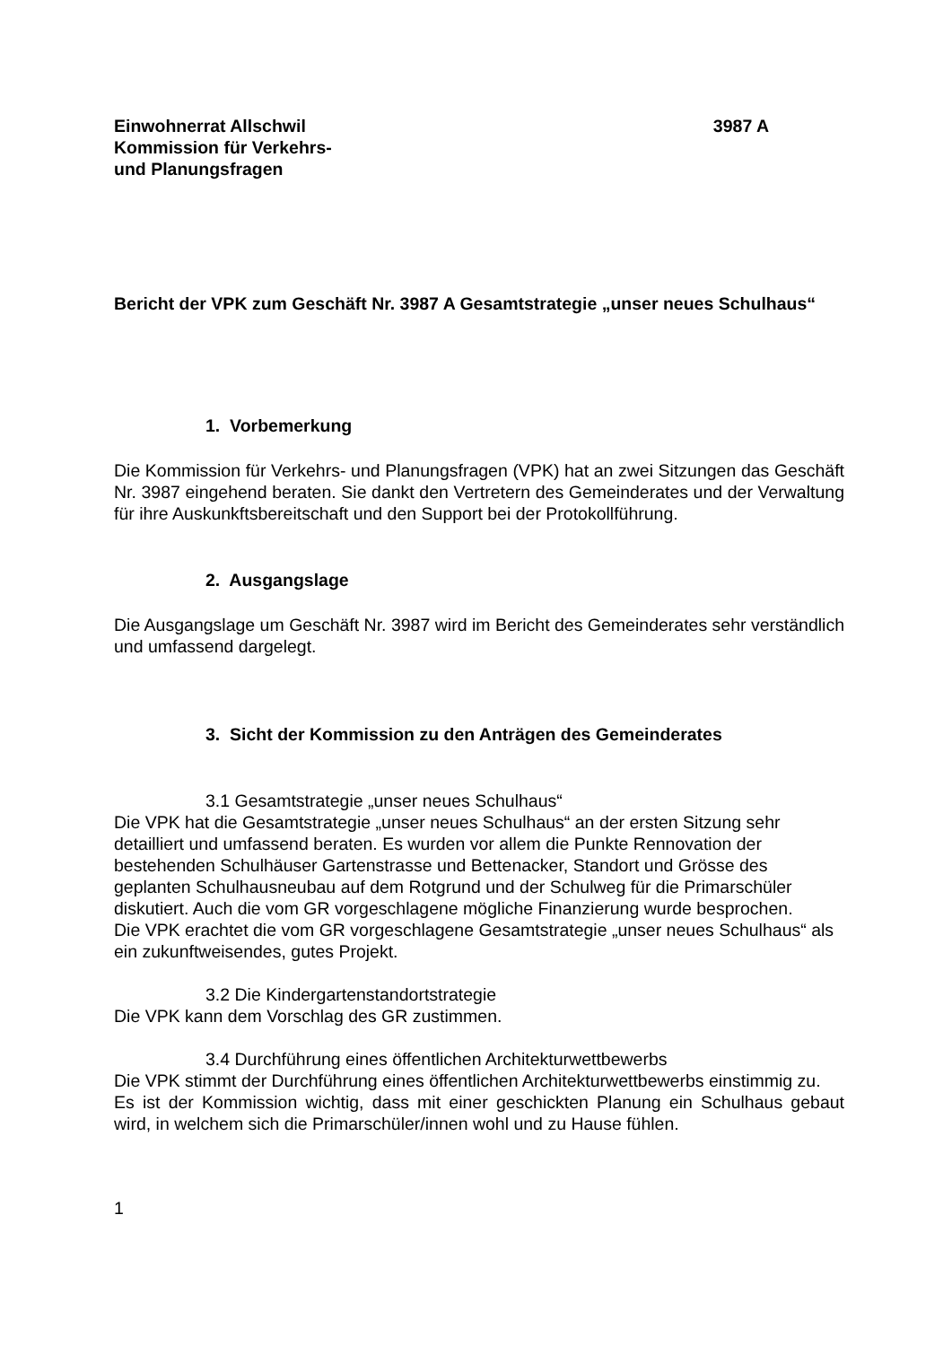Einwohnerrat Allschwil
Kommission für Verkehrs-
und Planungsfragen
3987 A
Bericht der VPK zum Geschäft Nr. 3987 A Gesamtstrategie „unser neues Schulhaus“
1. Vorbemerkung
Die Kommission für Verkehrs- und Planungsfragen (VPK) hat an zwei Sitzungen das Geschäft Nr. 3987 eingehend beraten. Sie dankt den Vertretern des Gemeinderates und der Verwaltung für ihre Auskunkftsbereitschaft und den Support bei der Protokollführung.
2. Ausgangslage
Die Ausgangslage um Geschäft Nr. 3987 wird im Bericht des Gemeinderates sehr verständlich und umfassend dargelegt.
3. Sicht der Kommission zu den Anträgen des Gemeinderates
3.1 Gesamtstrategie „unser neues Schulhaus“
Die VPK hat die Gesamtstrategie „unser neues Schulhaus“ an der ersten Sitzung sehr detailliert und umfassend beraten. Es wurden vor allem die Punkte Rennovation der bestehenden Schulhäuser Gartenstrasse und Bettenacker, Standort und Grösse des geplanten Schulhausneubau auf dem Rotgrund und der Schulweg für die Primarschüler diskutiert. Auch die vom GR vorgeschlagene mögliche Finanzierung wurde besprochen.
Die VPK erachtet die vom GR vorgeschlagene Gesamtstrategie „unser neues Schulhaus“ als ein zukunftweisendes, gutes Projekt.
3.2 Die Kindergartenstandortstrategie
Die VPK kann dem Vorschlag des GR zustimmen.
3.4 Durchführung eines öffentlichen Architekturwettbewerbs
Die VPK stimmt der Durchführung eines öffentlichen Architekturwettbewerbs einstimmig zu.
Es ist der Kommission wichtig, dass mit einer geschickten Planung ein Schulhaus gebaut wird, in welchem sich die Primarschüler/innen wohl und zu Hause fühlen.
1